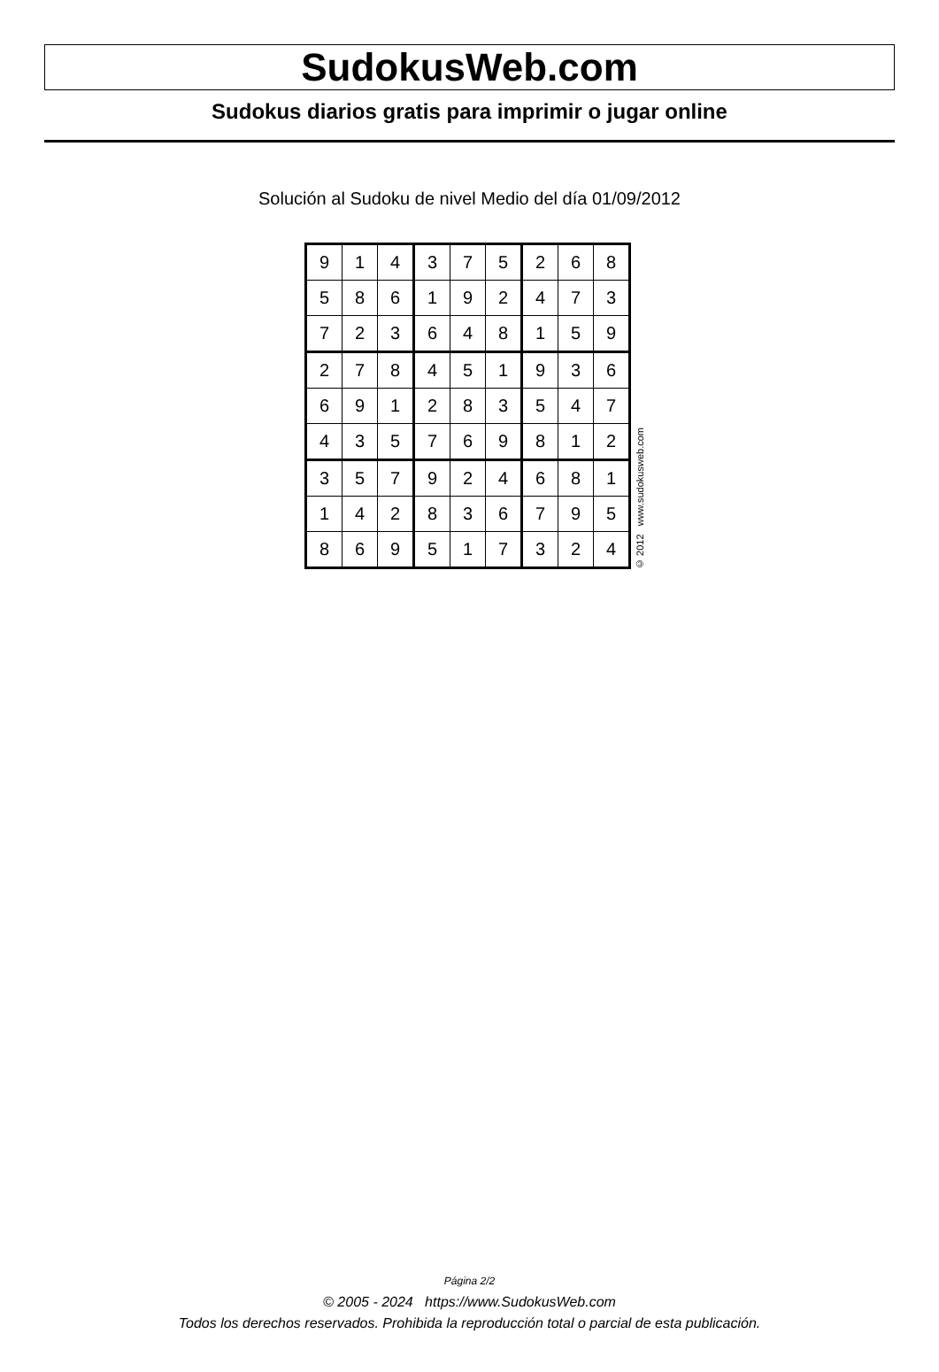SudokusWeb.com
Sudokus diarios gratis para imprimir o jugar online
Solución al Sudoku de nivel Medio del día 01/09/2012
| 9 | 1 | 4 | 3 | 7 | 5 | 2 | 6 | 8 |
| 5 | 8 | 6 | 1 | 9 | 2 | 4 | 7 | 3 |
| 7 | 2 | 3 | 6 | 4 | 8 | 1 | 5 | 9 |
| 2 | 7 | 8 | 4 | 5 | 1 | 9 | 3 | 6 |
| 6 | 9 | 1 | 2 | 8 | 3 | 5 | 4 | 7 |
| 4 | 3 | 5 | 7 | 6 | 9 | 8 | 1 | 2 |
| 3 | 5 | 7 | 9 | 2 | 4 | 6 | 8 | 1 |
| 1 | 4 | 2 | 8 | 3 | 6 | 7 | 9 | 5 |
| 8 | 6 | 9 | 5 | 1 | 7 | 3 | 2 | 4 |
© 2012 www.sudokusweb.com
Página 2/2
© 2005 - 2024 https://www.SudokusWeb.com
Todos los derechos reservados. Prohibida la reproducción total o parcial de esta publicación.